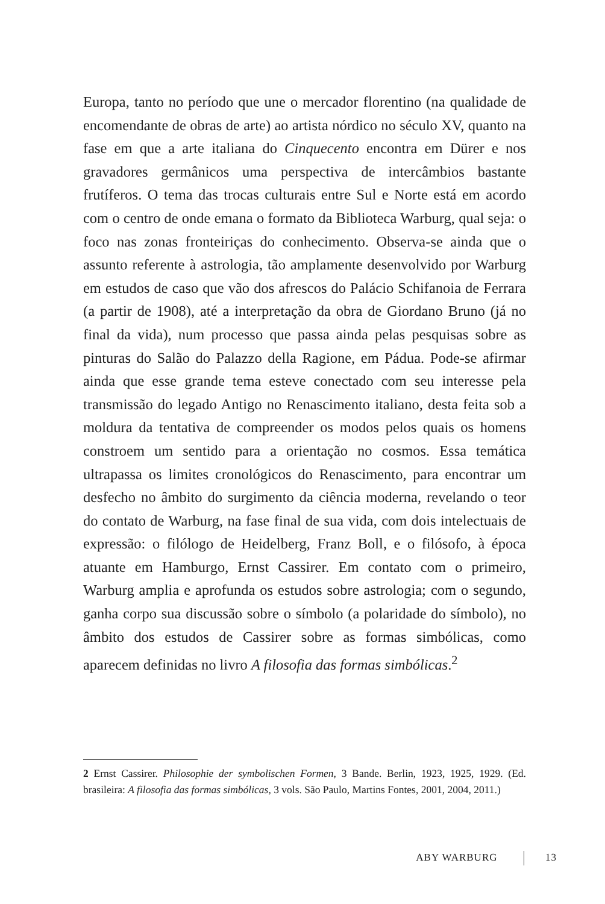Europa, tanto no período que une o mercador florentino (na qualidade de encomendante de obras de arte) ao artista nórdico no século XV, quanto na fase em que a arte italiana do Cinquecento encontra em Dürer e nos gravadores germânicos uma perspectiva de intercâmbios bastante frutíferos. O tema das trocas culturais entre Sul e Norte está em acordo com o centro de onde emana o formato da Biblioteca Warburg, qual seja: o foco nas zonas fronteiriças do conhecimento. Observa-se ainda que o assunto referente à astrologia, tão amplamente desenvolvido por Warburg em estudos de caso que vão dos afrescos do Palácio Schifanoia de Ferrara (a partir de 1908), até a interpretação da obra de Giordano Bruno (já no final da vida), num processo que passa ainda pelas pesquisas sobre as pinturas do Salão do Palazzo della Ragione, em Pádua. Pode-se afirmar ainda que esse grande tema esteve conectado com seu interesse pela transmissão do legado Antigo no Renascimento italiano, desta feita sob a moldura da tentativa de compreender os modos pelos quais os homens constroem um sentido para a orientação no cosmos. Essa temática ultrapassa os limites cronológicos do Renascimento, para encontrar um desfecho no âmbito do surgimento da ciência moderna, revelando o teor do contato de Warburg, na fase final de sua vida, com dois intelectuais de expressão: o filólogo de Heidelberg, Franz Boll, e o filósofo, à época atuante em Hamburgo, Ernst Cassirer. Em contato com o primeiro, Warburg amplia e aprofunda os estudos sobre astrologia; com o segundo, ganha corpo sua discussão sobre o símbolo (a polaridade do símbolo), no âmbito dos estudos de Cassirer sobre as formas simbólicas, como aparecem definidas no livro A filosofia das formas simbólicas.<sup>2</sup>
2 Ernst Cassirer. Philosophie der symbolischen Formen, 3 Bande. Berlin, 1923, 1925, 1929. (Ed. brasileira: A filosofia das formas simbólicas, 3 vols. São Paulo, Martins Fontes, 2001, 2004, 2011.)
ABY WARBURG 13